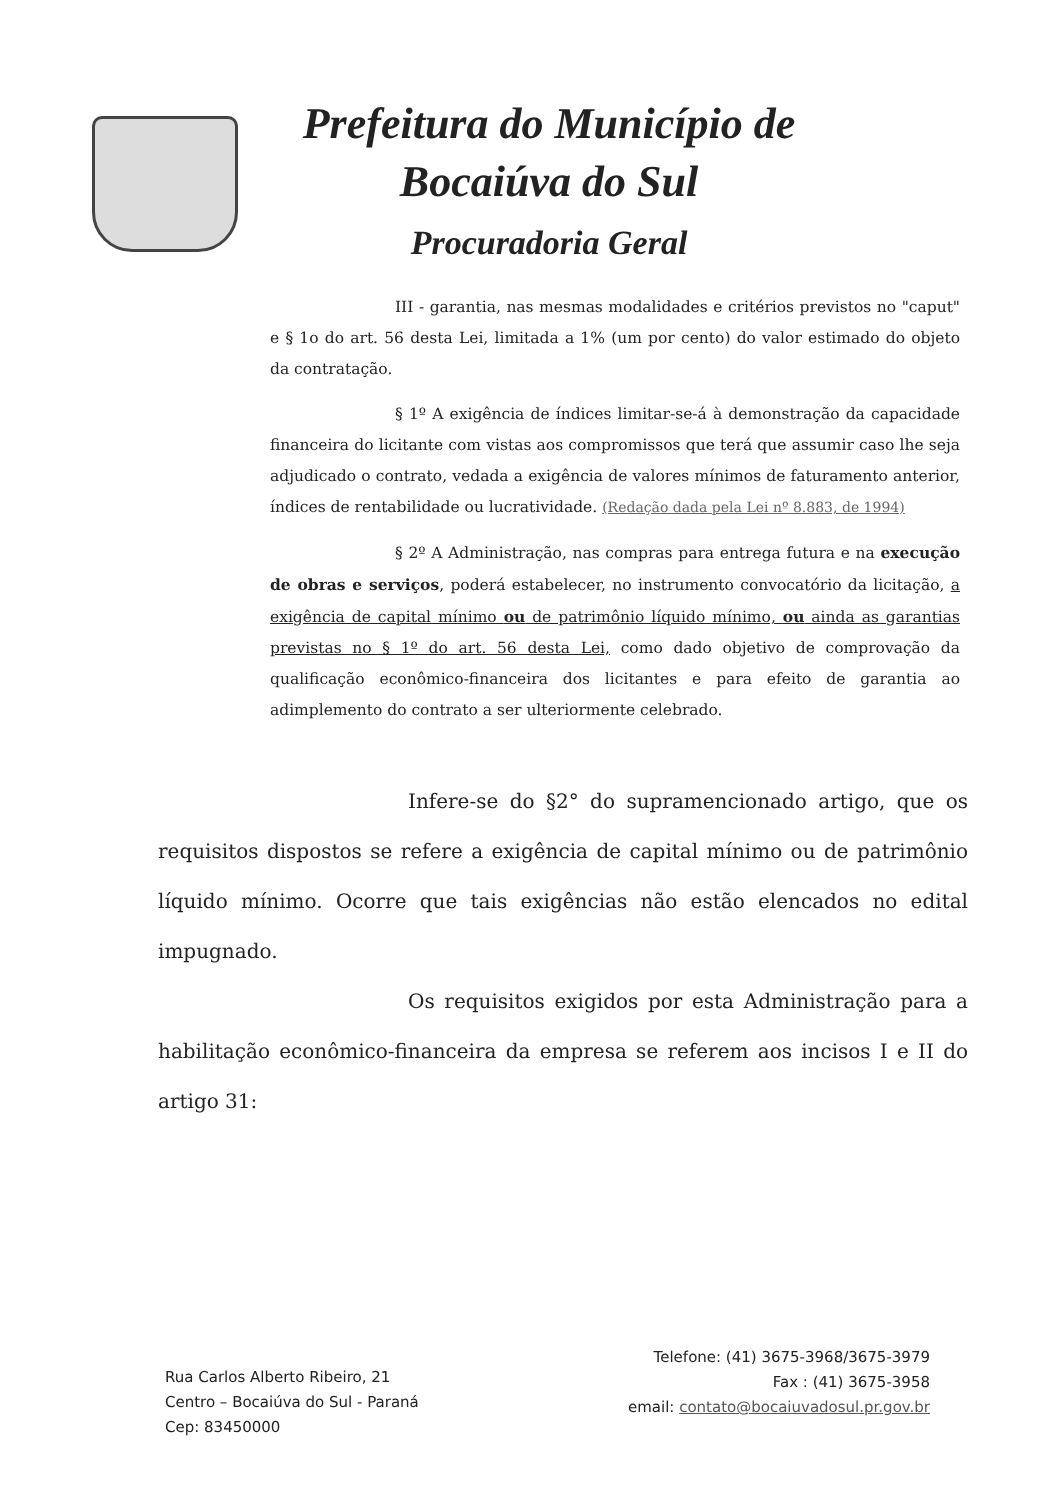Prefeitura do Município de
Bocaiúva do Sul
Procuradoria Geral
III - garantia, nas mesmas modalidades e critérios previstos no "caput" e § 1o do art. 56 desta Lei, limitada a 1% (um por cento) do valor estimado do objeto da contratação.
§ 1º A exigência de índices limitar-se-á à demonstração da capacidade financeira do licitante com vistas aos compromissos que terá que assumir caso lhe seja adjudicado o contrato, vedada a exigência de valores mínimos de faturamento anterior, índices de rentabilidade ou lucratividade. (Redação dada pela Lei nº 8.883, de 1994)
§ 2º A Administração, nas compras para entrega futura e na execução de obras e serviços, poderá estabelecer, no instrumento convocatório da licitação, a exigência de capital mínimo ou de patrimônio líquido mínimo, ou ainda as garantias previstas no § 1º do art. 56 desta Lei, como dado objetivo de comprovação da qualificação econômico-financeira dos licitantes e para efeito de garantia ao adimplemento do contrato a ser ulteriormente celebrado.
Infere-se do §2° do supramencionado artigo, que os requisitos dispostos se refere a exigência de capital mínimo ou de patrimônio líquido mínimo. Ocorre que tais exigências não estão elencados no edital impugnado.
Os requisitos exigidos por esta Administração para a habilitação econômico-financeira da empresa se referem aos incisos I e II do artigo 31:
Rua Carlos Alberto Ribeiro, 21
Centro – Bocaiúva do Sul - Paraná
Cep: 83450000
Telefone: (41) 3675-3968/3675-3979
Fax : (41) 3675-3958
email: contato@bocaiuvadosul.pr.gov.br